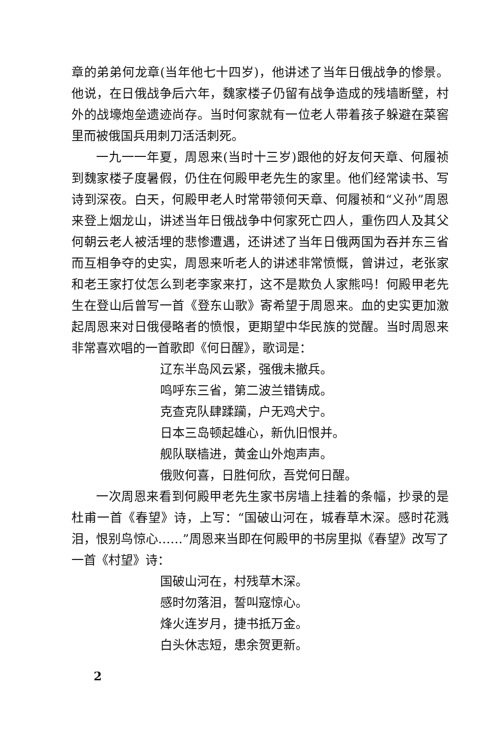章的弟弟何龙章(当年他七十四岁)，他讲述了当年日俄战争的惨景。他说，在日俄战争后六年，魏家楼子仍留有战争造成的残墙断壁，村外的战壕炮垒遗迹尚存。当时何家就有一位老人带着孩子躲避在菜窖里而被俄国兵用刺刀活活刺死。
一九一一年夏，周恩来(当时十三岁)跟他的好友何天章、何履祯到魏家楼子度暑假，仍住在何殿甲老先生的家里。他们经常读书、写诗到深夜。白天，何殿甲老人时常带领何天章、何履祯和“义孙”周恩来登上烟龙山，讲述当年日俄战争中何家死亡四人，重伤四人及其父何朝云老人被活埋的悲惨遭遇，还讲述了当年日俄两国为吞并东三省而互相争夺的史实，周恩来听老人的讲述非常愤慨，曾讲过，老张家和老王家打仗怎么到老李家来打，这不是欺负人家熊吗！何殿甲老先生在登山后曾写一首《登东山歌》寄希望于周恩来。血的史实更加激起周恩来对日俄侵略者的愤恨，更期望中华民族的觉醒。当时周恩来非常喜欢唱的一首歌即《何日醒》，歌词是：
辽东半岛风云紧，强俄未撤兵。
鸣呼东三省，第二波兰错铸成。
克查克队肆蹂躏，户无鸡犬宁。
日本三岛顿起雄心，新仇旧恨并。
舰队联樯进，黄金山外炮声声。
俄败何喜，日胜何欣，吾党何日醒。
一次周恩来看到何殿甲老先生家书房墙上挂着的条幅，抄录的是杜甫一首《春望》诗，上写：“国破山河在，城春草木深。感时花溅泪，恨别鸟惊心……”周恩来当即在何殿甲的书房里拟《春望》改写了一首《村望》诗：
国破山河在，村残草木深。
感时勿落泪，誓叫寇惊心。
烽火连岁月，捷书抵万金。
白头休志短，患余贺更新。
2